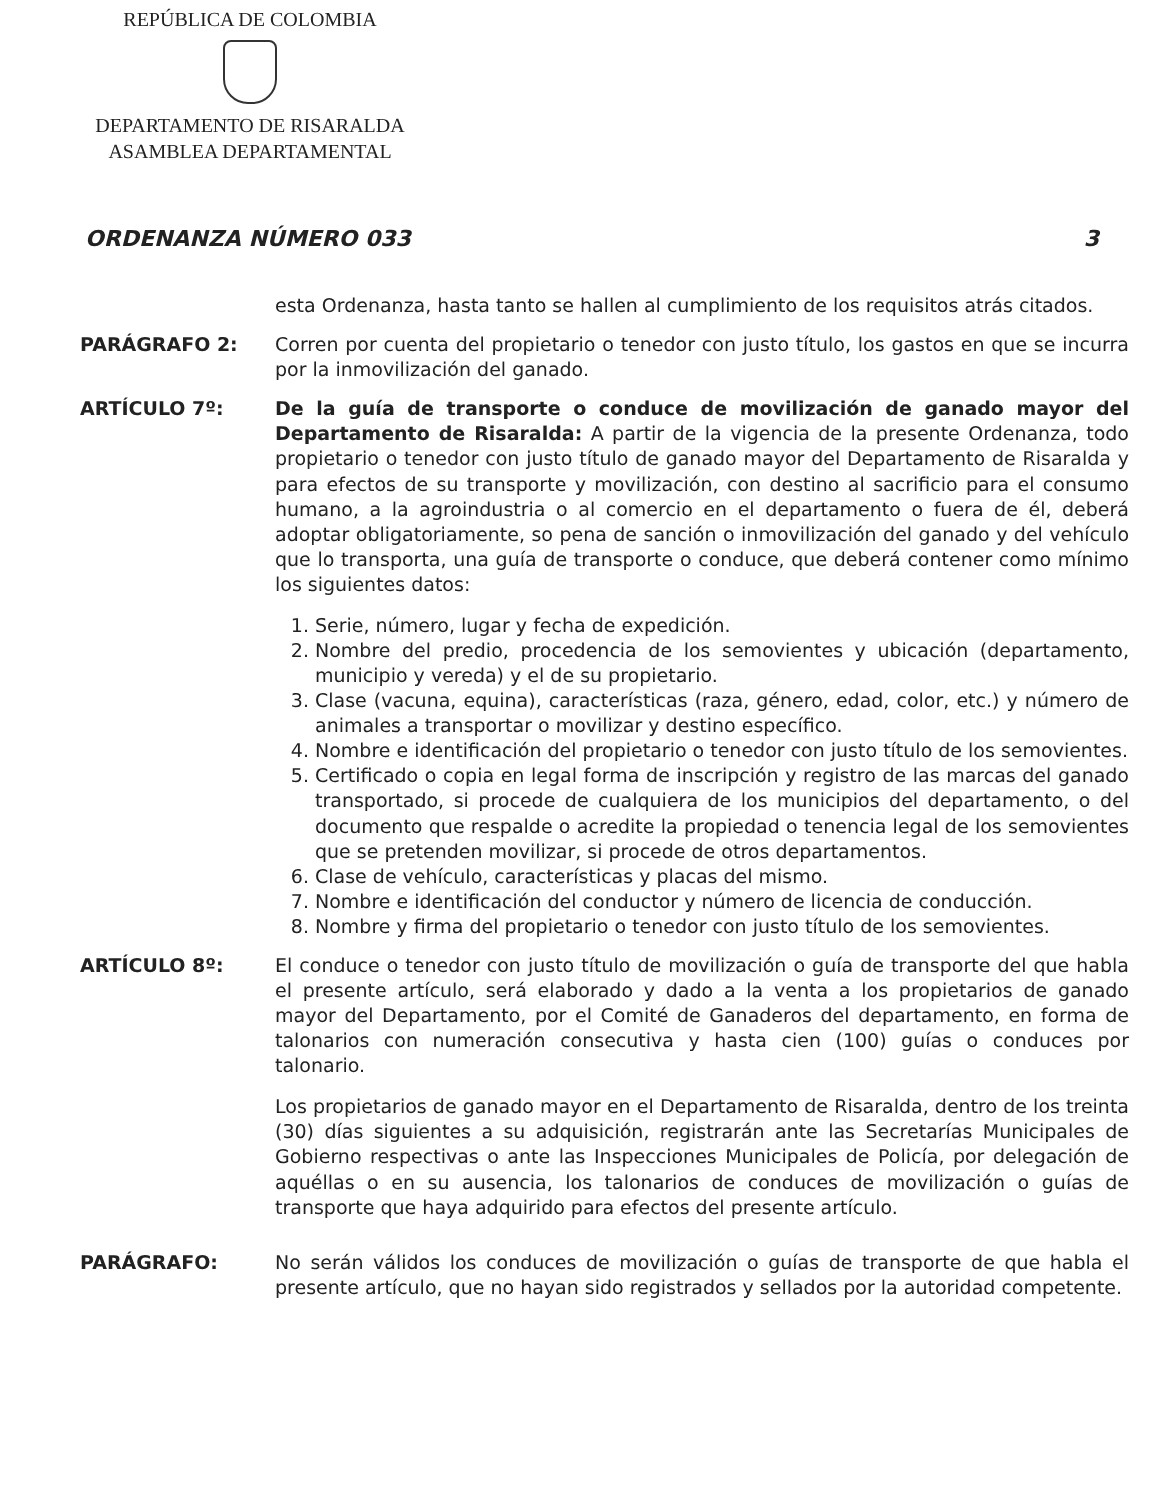REPÚBLICA DE COLOMBIA
DEPARTAMENTO DE RISARALDA
ASAMBLEA DEPARTAMENTAL
ORDENANZA NÚMERO 033 3
esta Ordenanza, hasta tanto se hallen al cumplimiento de los requisitos atrás citados.
PARÁGRAFO 2: Corren por cuenta del propietario o tenedor con justo título, los gastos en que se incurra por la inmovilización del ganado.
ARTÍCULO 7º: De la guía de transporte o conduce de movilización de ganado mayor del Departamento de Risaralda: A partir de la vigencia de la presente Ordenanza, todo propietario o tenedor con justo título de ganado mayor del Departamento de Risaralda y para efectos de su transporte y movilización, con destino al sacrificio para el consumo humano, a la agroindustria o al comercio en el departamento o fuera de él, deberá adoptar obligatoriamente, so pena de sanción o inmovilización del ganado y del vehículo que lo transporta, una guía de transporte o conduce, que deberá contener como mínimo los siguientes datos:
1. Serie, número, lugar y fecha de expedición.
2. Nombre del predio, procedencia de los semovientes y ubicación (departamento, municipio y vereda) y el de su propietario.
3. Clase (vacuna, equina), características (raza, género, edad, color, etc.) y número de animales a transportar o movilizar y destino específico.
4. Nombre e identificación del propietario o tenedor con justo título de los semovientes.
5. Certificado o copia en legal forma de inscripción y registro de las marcas del ganado transportado, si procede de cualquiera de los municipios del departamento, o del documento que respalde o acredite la propiedad o tenencia legal de los semovientes que se pretenden movilizar, si procede de otros departamentos.
6. Clase de vehículo, características y placas del mismo.
7. Nombre e identificación del conductor y número de licencia de conducción.
8. Nombre y firma del propietario o tenedor con justo título de los semovientes.
ARTÍCULO 8º: El conduce o tenedor con justo título de movilización o guía de transporte del que habla el presente artículo, será elaborado y dado a la venta a los propietarios de ganado mayor del Departamento, por el Comité de Ganaderos del departamento, en forma de talonarios con numeración consecutiva y hasta cien (100) guías o conduces por talonario.
Los propietarios de ganado mayor en el Departamento de Risaralda, dentro de los treinta (30) días siguientes a su adquisición, registrarán ante las Secretarías Municipales de Gobierno respectivas o ante las Inspecciones Municipales de Policía, por delegación de aquéllas o en su ausencia, los talonarios de conduces de movilización o guías de transporte que haya adquirido para efectos del presente artículo.
PARÁGRAFO: No serán válidos los conduces de movilización o guías de transporte de que habla el presente artículo, que no hayan sido registrados y sellados por la autoridad competente.